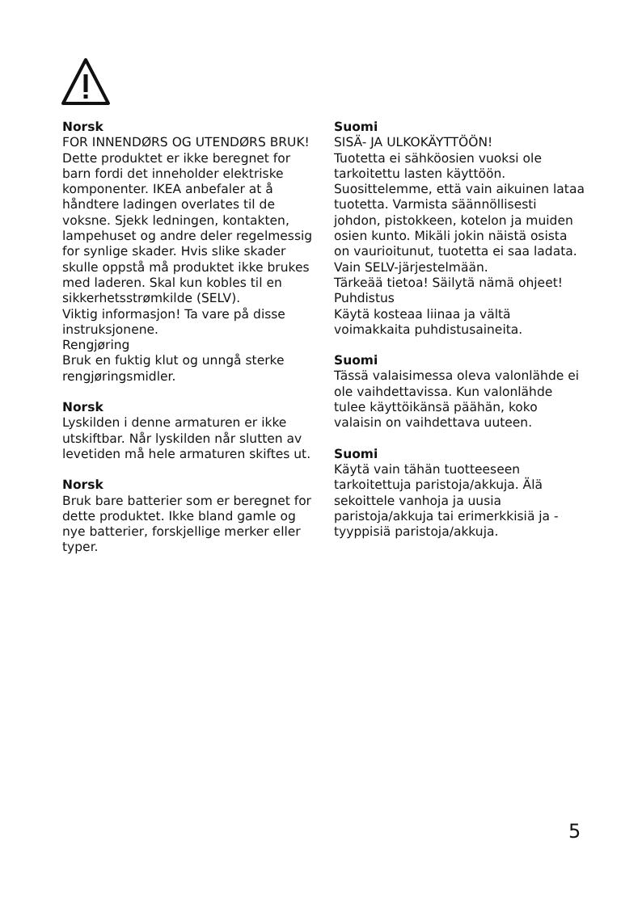Norsk
FOR INNENDØRS OG UTENDØRS BRUK!
Dette produktet er ikke beregnet for barn fordi det inneholder elektriske komponenter. IKEA anbefaler at å håndtere ladingen overlates til de voksne. Sjekk ledningen, kontakten, lampehuset og andre deler regelmessig for synlige skader. Hvis slike skader skulle oppstå må produktet ikke brukes med laderen. Skal kun kobles til en sikkerhetsstrømkilde (SELV).
Viktig informasjon! Ta vare på disse instruksjonene.
Rengjøring
Bruk en fuktig klut og unngå sterke rengjøringsmidler.
Norsk
Lyskilden i denne armaturen er ikke utskiftbar. Når lyskilden når slutten av levetiden må hele armaturen skiftes ut.
Norsk
Bruk bare batterier som er beregnet for dette produktet. Ikke bland gamle og nye batterier, forskjellige merker eller typer.
Suomi
SISÄ- JA ULKOKÄYTTÖÖN!
Tuotetta ei sähköosien vuoksi ole tarkoitettu lasten käyttöön. Suosittelemme, että vain aikuinen lataa tuotetta. Varmista säännöllisesti johdon, pistokkeen, kotelon ja muiden osien kunto. Mikäli jokin näistä osista on vaurioitunut, tuotetta ei saa ladata.
Vain SELV-järjestelmään.
Tärkeää tietoa! Säilytä nämä ohjeet!
Puhdistus
Käytä kosteaa liinaa ja vältä voimakkaita puhdistusaineita.
Suomi
Tässä valaisimessa oleva valonlähde ei ole vaihdettavissa. Kun valonlähde tulee käyttöikänsä päähän, koko valaisin on vaihdettava uuteen.
Suomi
Käytä vain tähän tuotteeseen tarkoitettuja paristoja/akkuja. Älä sekoittele vanhoja ja uusia paristoja/akkuja tai erimerkkisiä ja -tyyppisiä paristoja/akkuja.
5